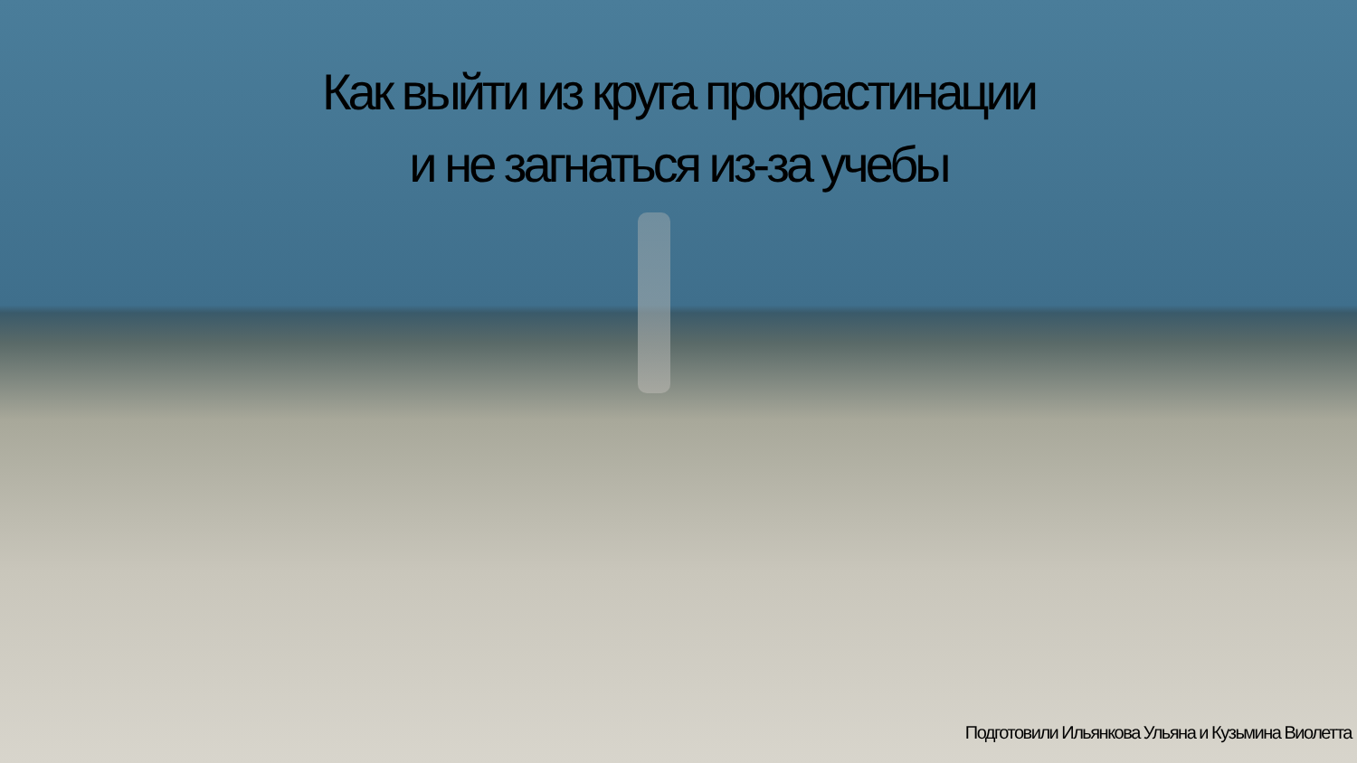Как выйти из круга прокрастинации
и не загнаться из-за учебы
Подготовили Ильянкова Ульяна и Кузьмина Виолетта